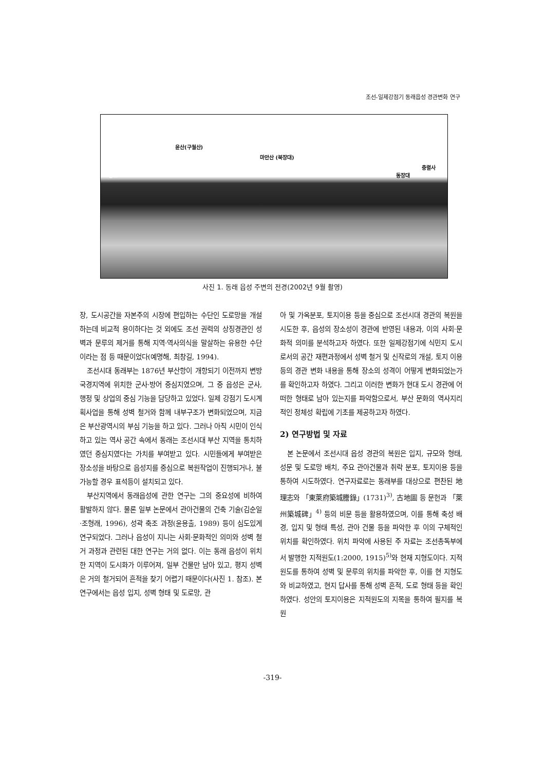조선-일제강점기 동래읍성 경관변화 연구
윤산(구월산)
마안산 (북장대)
향교 동장대
충렬사
사진 1. 동래 읍성 주변의 전경(2002년 9월 촬영)
장, 도시공간을 자본주의 시장에 편입하는 수단인 도로망을 개설하는데 비교적 용이하다는 것 외에도 조선 권력의 상징경관인 성벽과 문루의 제거를 통해 지역·역사의식을 말살하는 유용한 수단이라는 점 등 때문이었다(예명해, 최창길, 1994).
조선시대 동래부는 1876년 부산항이 개항되기 이전까지 변방 국경지역에 위치한 군사·방어 중심지였으며, 그 중 읍성은 군사, 행정 및 상업의 중심 기능을 담당하고 있었다. 일제 강점기 도시계획사업을 통해 성벽 철거와 함께 내부구조가 변화되었으며, 지금은 부산광역시의 부심 기능을 하고 있다. 그러나 아직 시민이 인식하고 있는 역사 공간 속에서 동래는 조선시대 부산 지역을 통치하였던 중심지였다는 가치를 부여받고 있다. 시민들에게 부여받은 장소성을 바탕으로 읍성지를 중심으로 복원작업이 진행되거나, 불가능할 경우 표석등이 설치되고 있다.
부산지역에서 동래읍성에 관한 연구는 그의 중요성에 비하여 활발하지 않다. 물론 일부 논문에서 관아건물의 건축 기술(김순일·조형래, 1996), 성곽 축조 과정(윤용출, 1989) 등이 심도있게 연구되었다. 그러나 읍성이 지니는 사회·문화적인 의미와 성벽 철거 과정과 관련된 대한 연구는 거의 없다. 이는 동래 읍성이 위치한 지역이 도시화가 이루어져, 일부 건물만 남아 있고, 평지 성벽은 거의 철거되어 흔적을 찾기 어렵기 때문이다(사진 1. 참조). 본 연구에서는 읍성 입지, 성벽 형태 및 도로망, 관
아 및 가옥분포, 토지이용 등을 중심으로 조선시대 경관의 복원을 시도한 후, 읍성의 장소성이 경관에 반영된 내용과, 이의 사회·문화적 의미를 분석하고자 하였다. 또한 일제강점기에 식민지 도시로서의 공간 재편과정에서 성벽 철거 및 신작로의 개설, 토지 이용 등의 경관 변화 내용을 통해 장소의 성격이 어떻게 변화되었는가를 확인하고자 하였다. 그리고 이러한 변화가 현대 도시 경관에 어떠한 형태로 남아 있는지를 파악함으로서, 부산 문화의 역사지리적인 정체성 확립에 기초를 제공하고자 하였다.
2) 연구방법 및 자료
본 논문에서 조선시대 읍성 경관의 복원은 입지, 규모와 형태, 성문 및 도로망 배치, 주요 관아건물과 취락 분포, 토지이용 등을 통하여 시도하였다. 연구자료로는 동래부를 대상으로 편찬된 地理志와 「東萊府築城謄錄」(1731)<sup>3)</sup>, 古地圖 등 문헌과 「萊州築城碑」<sup>4)</sup> 등의 비문 등을 활용하였으며, 이를 통해 축성 배경, 입지 및 형태 특성, 관아 건물 등을 파악한 후 이의 구체적인 위치를 확인하였다. 위치 파악에 사용된 주 자료는 조선총독부에서 발행한 지적원도(1:2000, 1915)<sup>5)</sup>와 현재 지형도이다. 지적원도를 통하여 성벽 및 문루의 위치를 파악한 후, 이를 현 지형도와 비교하였고, 현지 답사를 통해 성벽 흔적, 도로 형태 등을 확인하였다. 성안의 토지이용은 지적원도의 지목을 통하여 필지를 복원
-319-